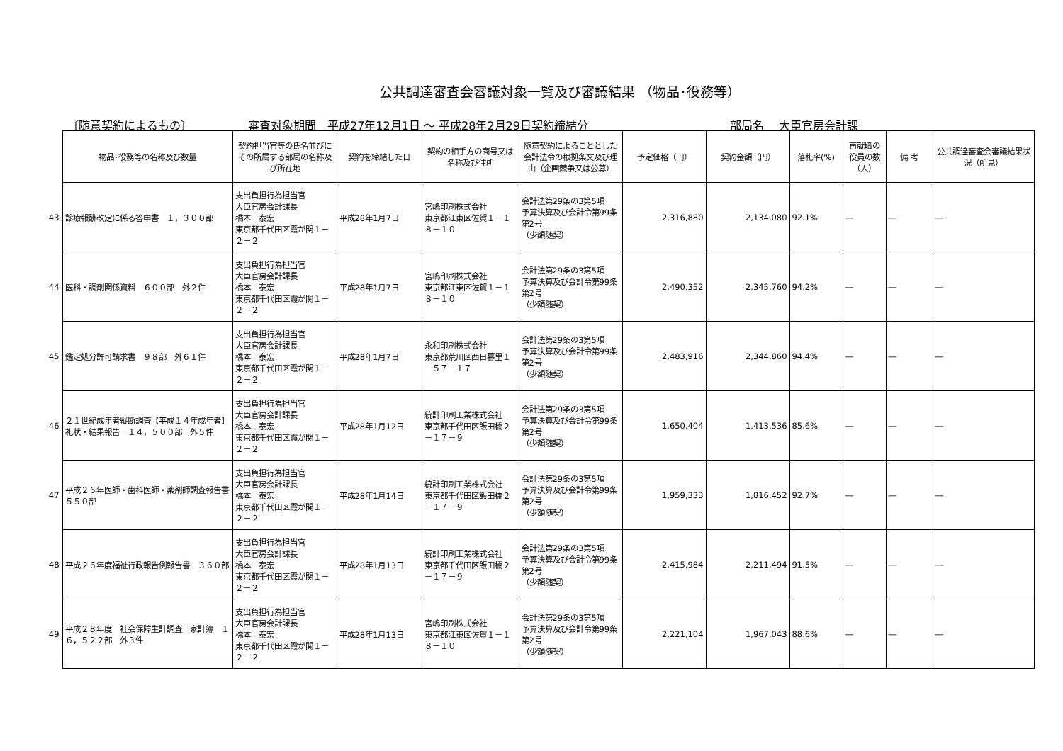公共調達審査会審議対象一覧及び審議結果 （物品･役務等）
〔随意契約によるもの〕 審査対象期間　平成27年12月1日 ～ 平成28年2月29日契約締結分 部局名　 大臣官房会計課
| | 物品･役務等の名称及び数量 | 契約担当官等の氏名並びにその所属する部局の名称及び所在地 | 契約を締結した日 | 契約の相手方の商号又は名称及び住所 | 随意契約によることとした会計法令の根拠条文及び理由（企画競争又は公募） | 予定価格（円） | 契約金額（円） | 落札率(%) | 再就職の役員の数（人） | 備 考 | 公共調達審査会審議結果状況（所見） |
| --- | --- | --- | --- | --- | --- | --- | --- | --- | --- | --- | --- |
| 43 | 診療報酬改定に係る答申書 １，３００部 | 支出負担行為担当官 大臣官房会計課長 橋本 泰宏 東京都千代田区霞が関１－２－２ | 平成28年1月7日 | 宮嶋印刷株式会社 東京都江東区佐賀１－１８－１０ | 会計法第29条の3第5項 予算決算及び会計令第99条第2号 （少額随契） | 2,316,880 | 2,134,080 | 92.1% | ― | ― | ― |
| 44 | 医科・調剤関係資料 ６００部 外２件 | 支出負担行為担当官 大臣官房会計課長 橋本 泰宏 東京都千代田区霞が関１－２－２ | 平成28年1月7日 | 宮嶋印刷株式会社 東京都江東区佐賀１－１８－１０ | 会計法第29条の3第5項 予算決算及び会計令第99条第2号 （少額随契） | 2,490,352 | 2,345,760 | 94.2% | ― | ― | ― |
| 45 | 鑑定処分許可請求書 ９８部 外６１件 | 支出負担行為担当官 大臣官房会計課長 橋本 泰宏 東京都千代田区霞が関１－２－２ | 平成28年1月7日 | 永和印刷株式会社 東京都荒川区西日暮里１－５７－１７ | 会計法第29条の3第5項 予算決算及び会計令第99条第2号 （少額随契） | 2,483,916 | 2,344,860 | 94.4% | ― | ― | ― |
| 46 | ２１世紀成年者縦断調査【平成１４年成年者】礼状・結果報告 １４，５００部 外５件 | 支出負担行為担当官 大臣官房会計課長 橋本 泰宏 東京都千代田区霞が関１－２－２ | 平成28年1月12日 | 統計印刷工業株式会社 東京都千代田区飯田橋２－１７－９ | 会計法第29条の3第5項 予算決算及び会計令第99条第2号 （少額随契） | 1,650,404 | 1,413,536 | 85.6% | ― | ― | ― |
| 47 | 平成２６年医師・歯科医師・薬剤師調査報告書 ５５０部 | 支出負担行為担当官 大臣官房会計課長 橋本 泰宏 東京都千代田区霞が関１－２－２ | 平成28年1月14日 | 統計印刷工業株式会社 東京都千代田区飯田橋２－１７－９ | 会計法第29条の3第5項 予算決算及び会計令第99条第2号 （少額随契） | 1,959,333 | 1,816,452 | 92.7% | ― | ― | ― |
| 48 | 平成２６年度福祉行政報告例報告書 ３６０部 | 支出負担行為担当官 大臣官房会計課長 橋本 泰宏 東京都千代田区霞が関１－２－２ | 平成28年1月13日 | 統計印刷工業株式会社 東京都千代田区飯田橋２－１７－９ | 会計法第29条の3第5項 予算決算及び会計令第99条第2号 （少額随契） | 2,415,984 | 2,211,494 | 91.5% | ― | ― | ― |
| 49 | 平成２８年度 社会保障生計調査 家計簿 １６，５２２部 外３件 | 支出負担行為担当官 大臣官房会計課長 橋本 泰宏 東京都千代田区霞が関１－２－２ | 平成28年1月13日 | 宮嶋印刷株式会社 東京都江東区佐賀１－１８－１０ | 会計法第29条の3第5項 予算決算及び会計令第99条第2号 （少額随契） | 2,221,104 | 1,967,043 | 88.6% | ― | ― | ― |